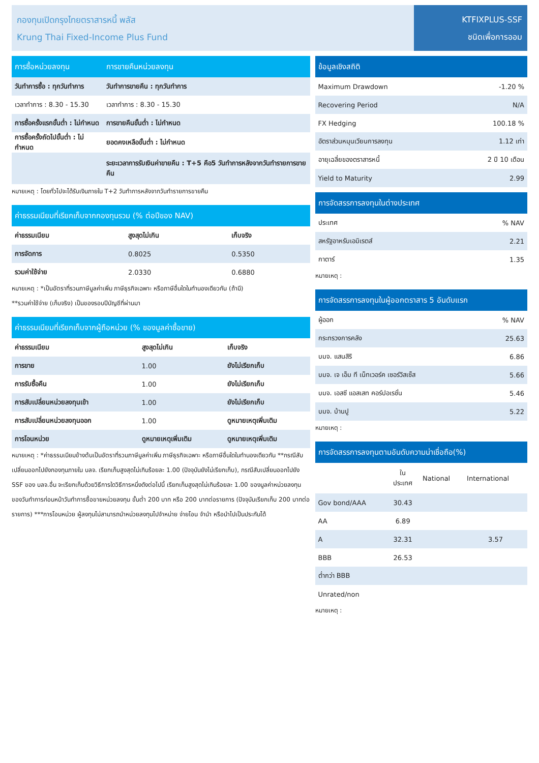กองทุนเปิดกรุงไทยตราสารหนี้ พลัส
Krung Thai Fixed-Income Plus Fund
KTFIXPLUS-SSF
ชนิดเพื่อการออม
| การซื้อหน่วยลงทุน | การขายคืนหน่วยลงทุน |
| --- | --- |
| วันทำการซื้อ : ทุกวันทำการ | วันทำการขายคืน : ทุกวันทำการ |
| เวลาทำการ : 8.30 - 15.30 | เวลาทำการ : 8.30 - 15.30 |
| การซื้อครั้งแรกขั้นต่ำ : ไม่กำหนด | การขายคืนขั้นต่ำ : ไม่กำหนด |
| การซื้อครั้งถัดไปขั้นต่ำ : ไม่กำหนด | ยอดคงเหลือขั้นต่ำ : ไม่กำหนด |
| | ระยะเวลาการรับเงินค่าขายคืน : T+5 คือ5 วันทำการหลังจากวันทำรายการขายคืน |
หมายเหตุ : โดยทั่วไปจะได้รับเงินภายใน T+2 วันทำการหลังจากวันทำรายการขายคืน
| ค่าธรรมเนียมที่เรียกเก็บจากกองทุนรวม (% ต่อปีของ NAV) | | |
| --- | --- | --- |
| ค่าธรรมเนียม | สูงสุดไม่เกิน | เก็บจริง |
| การจัดการ | 0.8025 | 0.5350 |
| รวมค่าใช้จ่าย | 2.0330 | 0.6880 |
หมายเหตุ : *เป็นอัตราที่รวมภาษีมูลค่าเพิ่ม ภาษีธุรกิจเฉพาะ หรือภาษีอื่นใดในทำนองเดียวกัน (ถ้ามี)
**รวมค่าใช้จ่าย (เก็บจริง) เป็นของรอบปีบัญชีที่ผ่านมา
| ค่าธรรมเนียมที่เรียกเก็บจากผู้ถือหน่วย (% ของมูลค่าซื้อขาย) | | |
| --- | --- | --- |
| ค่าธรรมเนียม | สูงสุดไม่เกิน | เก็บจริง |
| การขาย | 1.00 | ยังไม่เรียกเก็บ |
| การรับซื้อคืน | 1.00 | ยังไม่เรียกเก็บ |
| การสับเปลี่ยนหน่วยลงทุนเข้า | 1.00 | ยังไม่เรียกเก็บ |
| การสับเปลี่ยนหน่วยลงทุนออก | 1.00 | ดูหมายเหตุเพิ่มเติม |
| การโอนหน่วย | ดูหมายเหตุเพิ่มเติม | ดูหมายเหตุเพิ่มเติม |
หมายเหตุ : *ค่าธรรมเนียมข้างต้นเป็นอัตราที่รวมภาษีมูลค่าเพิ่ม ภาษีธุรกิจเฉพาะ หรือภาษีอื่นใดในทำนองเดียวกัน **กรณีสับเปลี่ยนออกไปยังกองทุนภายใน บลจ. เรียกเก็บสูงสุดไม่เกินร้อยละ 1.00 (ปัจจุบันยังไม่เรียกเก็บ), กรณีสับเปลี่ยนออกไปยัง SSF ของ บลจ.อื่น จะเรียกเก็บด้วยวิธีการใดวิธีการหนึ่งดังต่อไปนี้ เรียกเก็บสูงสุดไม่เกินร้อยละ 1.00 ของมูลค่าหน่วยลงทุนของวันทำการก่อนหน้าวันทำการซื้อขายหน่วยลงทุน ขั้นต่ำ 200 บาท หรือ 200 บาทต่อรายการ (ปัจจุบันเรียกเก็บ 200 บาทต่อรายการ) ***การโอนหน่วย ผู้ลงทุนไม่สามารถนำหน่วยลงทุนไปจำหน่าย จ่ายโอน จำนำ หรือนำไปเป็นประกันได้
| ข้อมูลเชิงสถิติ | |
| --- | --- |
| Maximum Drawdown | -1.20 % |
| Recovering Period | N/A |
| FX Hedging | 100.18 % |
| อัตราส่วนหมุนเวียนการลงทุน | 1.12 เท่า |
| อายุเฉลี่ยของตราสารหนี้ | 2 ปี 10 เดือน |
| Yield to Maturity | 2.99 |
| การจัดสรรการลงทุนในต่างประเทศ | |
| --- | --- |
| ประเทศ | % NAV |
| สหรัฐอาหรับเอมิเรตส์ | 2.21 |
| กาตาร์ | 1.35 |
หมายเหตุ :
| การจัดสรรการลงทุนในผู้ออกตราสาร 5 อันดับแรก | |
| --- | --- |
| ผู้ออก | % NAV |
| กระทรวงการคลัง | 25.63 |
| บมจ. แสนสิริ | 6.86 |
| บมจ. เจ เอ็ม ที เน็ทเวอร์ค เซอร์วิสเซ็ส | 5.66 |
| บมจ. เอสซี แอสเสท คอร์ปอเรชั่น | 5.46 |
| บมจ. บ้านปู | 5.22 |
หมายเหตุ :
| การจัดสรรการลงทุนตามอันดับความน่าเชื่อถือ(%) | | | |
| --- | --- | --- | --- |
| | ใน ประเทศ | National | International |
| Gov bond/AAA | 30.43 | | |
| AA | 6.89 | | |
| A | 32.31 | | 3.57 |
| BBB | 26.53 | | |
| ต่ำกว่า BBB | | | |
| Unrated/non | | | |
หมายเหตุ :